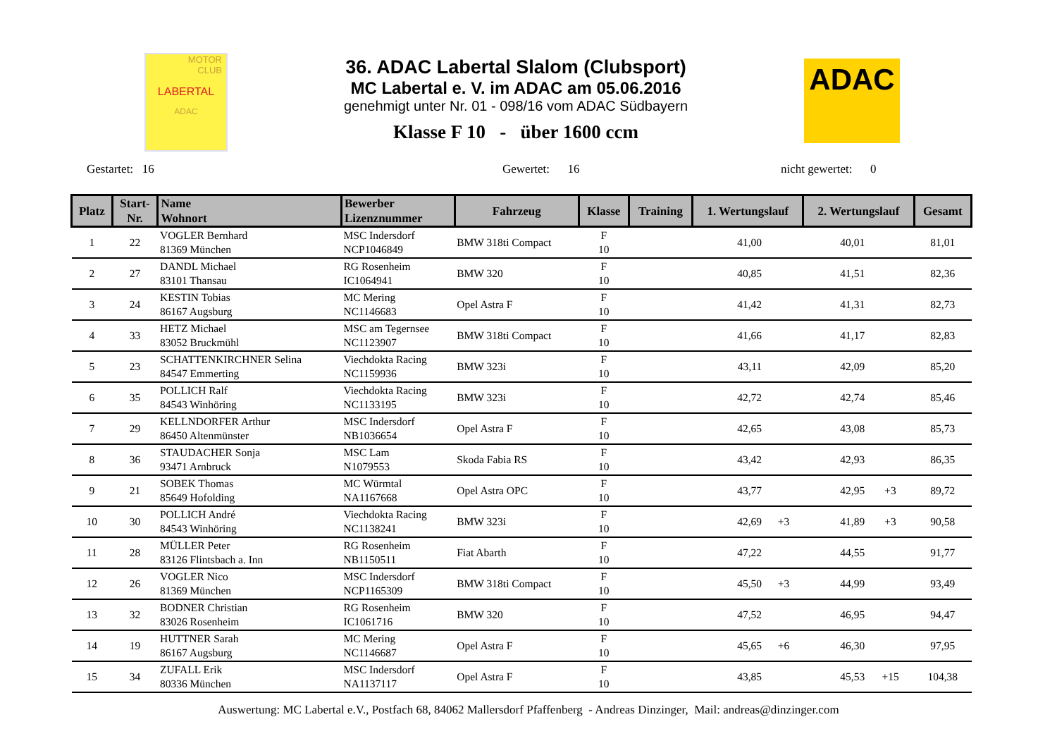MOTOR
CLUB
LABERTAL
ADAC
36. ADAC Labertal Slalom (Clubsport)
MC Labertal e. V. im ADAC am 05.06.2016
genehmigt unter Nr. 01 - 098/16 vom ADAC Südbayern
Klasse F 10 - über 1600 ccm
ADAC
Gestartet: 16 Gewertet: 16 nicht gewertet: 0
| Platz | Start- Nr. | Name Wohnort | Bewerber Lizenznummer | Fahrzeug | Klasse | Training | 1. Wertungslauf | | 2. Wertungslauf | | Gesamt |
| --- | --- | --- | --- | --- | --- | --- | --- | --- | --- | --- | --- |
| 1 | 22 | VOGLER Bernhard 81369 München | MSC Indersdorf NCP1046849 | BMW 318ti Compact | F 10 | | 41,00 | | 40,01 | | 81,01 |
| 2 | 27 | DANDL Michael 83101 Thansau | RG Rosenheim IC1064941 | BMW 320 | F 10 | | 40,85 | | 41,51 | | 82,36 |
| 3 | 24 | KESTIN Tobias 86167 Augsburg | MC Mering NC1146683 | Opel Astra F | F 10 | | 41,42 | | 41,31 | | 82,73 |
| 4 | 33 | HETZ Michael 83052 Bruckmühl | MSC am Tegernsee NC1123907 | BMW 318ti Compact | F 10 | | 41,66 | | 41,17 | | 82,83 |
| 5 | 23 | SCHATTENKIRCHNER Selina 84547 Emmerting | Viechdokta Racing NC1159936 | BMW 323i | F 10 | | 43,11 | | 42,09 | | 85,20 |
| 6 | 35 | POLLICH Ralf 84543 Winhöring | Viechdokta Racing NC1133195 | BMW 323i | F 10 | | 42,72 | | 42,74 | | 85,46 |
| 7 | 29 | KELLNDORFER Arthur 86450 Altenmünster | MSC Indersdorf NB1036654 | Opel Astra F | F 10 | | 42,65 | | 43,08 | | 85,73 |
| 8 | 36 | STAUDACHER Sonja 93471 Arnbruck | MSC Lam N1079553 | Skoda Fabia RS | F 10 | | 43,42 | | 42,93 | | 86,35 |
| 9 | 21 | SOBEK Thomas 85649 Hofolding | MC Würmtal NA1167668 | Opel Astra OPC | F 10 | | 43,77 | | 42,95 | +3 | 89,72 |
| 10 | 30 | POLLICH André 84543 Winhöring | Viechdokta Racing NC1138241 | BMW 323i | F 10 | | 42,69 | +3 | 41,89 | +3 | 90,58 |
| 11 | 28 | MÜLLER Peter 83126 Flintsbach a. Inn | RG Rosenheim NB1150511 | Fiat Abarth | F 10 | | 47,22 | | 44,55 | | 91,77 |
| 12 | 26 | VOGLER Nico 81369 München | MSC Indersdorf NCP1165309 | BMW 318ti Compact | F 10 | | 45,50 | +3 | 44,99 | | 93,49 |
| 13 | 32 | BODNER Christian 83026 Rosenheim | RG Rosenheim IC1061716 | BMW 320 | F 10 | | 47,52 | | 46,95 | | 94,47 |
| 14 | 19 | HUTTNER Sarah 86167 Augsburg | MC Mering NC1146687 | Opel Astra F | F 10 | | 45,65 | +6 | 46,30 | | 97,95 |
| 15 | 34 | ZUFALL Erik 80336 München | MSC Indersdorf NA1137117 | Opel Astra F | F 10 | | 43,85 | | 45,53 | +15 | 104,38 |
Auswertung: MC Labertal e.V., Postfach 68, 84062 Mallersdorf Pfaffenberg - Andreas Dinzinger, Mail: andreas@dinzinger.com